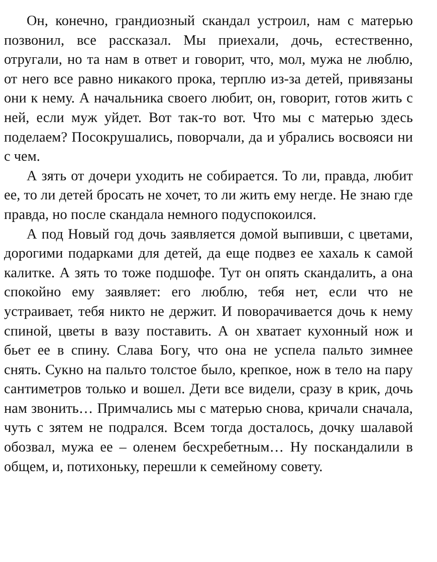Он, конечно, грандиозный скандал устроил, нам с матерью позвонил, все рассказал. Мы приехали, дочь, естественно, отругали, но та нам в ответ и говорит, что, мол, мужа не люблю, от него все равно никакого прока, терплю из-за детей, привязаны они к нему. А начальника своего любит, он, говорит, готов жить с ней, если муж уйдет. Вот так-то вот. Что мы с матерью здесь поделаем? Посокрушались, поворчали, да и убрались восвояси ни с чем.
А зять от дочери уходить не собирается. То ли, правда, любит ее, то ли детей бросать не хочет, то ли жить ему негде. Не знаю где правда, но после скандала немного подуспокоился.
А под Новый год дочь заявляется домой выпивши, с цветами, дорогими подарками для детей, да еще подвез ее хахаль к самой калитке. А зять то тоже подшофе. Тут он опять скандалить, а она спокойно ему заявляет: его люблю, тебя нет, если что не устраивает, тебя никто не держит. И поворачивается дочь к нему спиной, цветы в вазу поставить. А он хватает кухонный нож и бьет ее в спину. Слава Богу, что она не успела пальто зимнее снять. Сукно на пальто толстое было, крепкое, нож в тело на пару сантиметров только и вошел. Дети все видели, сразу в крик, дочь нам звонить… Примчались мы с матерью снова, кричали сначала, чуть с зятем не подрался. Всем тогда досталось, дочку шалавой обозвал, мужа ее – оленем бесхребетным… Ну поскандалили в общем, и, потихоньку, перешли к семейному совету.